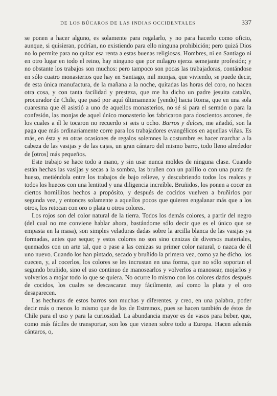DE LOS BÚCAROS DE LAS INDIAS OCCIDENTALES 337
se ponen a hacer alguno, es solamente para regalarlo, y no para hacerlo como oficio, aunque, si quisieran, podrían, no existiendo para ello ninguna prohibición; pero quizá Dios no lo permite para no quitar esa renta a estas buenas religiosas. Hombres, ni en Santiago ni en otro lugar en todo el reino, hay ninguno que por milagro ejerza semejante profesión; y no obstante los trabajos son muchos: pero tampoco son pocas las trabajadoras, contándose en sólo cuatro monasterios que hay en Santiago, mil monjas, que viviendo, se puede decir, de esta única manufactura, de la mañana a la noche, quitadas las horas del coro, no hacen otra cosa, y con tanta facilidad y presteza, que me ha dicho un padre jesuita catalán, procurador de Chile, que pasó por aquí últimamente [yendo] hacia Roma, que en una sola cuaresma que él asistió a uno de aquellos monasterios, no sé si para el sermón o para la confesión, las monjas de aquel único monasterio los fabricaron para doscientos arcones, de los cuales a él le tocaron no recuerdo si seis u ocho. Barros y dulces, me añadió, son la paga que más ordinariamente corre para los trabajadores evangélicos en aquellas viñas. Es más, en ésta y en otras ocasiones de regalos solemnes la costumbre es hacer marchar a la cabeza de las vasijas y de las cajas, un gran cántaro del mismo barro, todo lleno alrededor de [otros] más pequeños.
Este trabajo se hace todo a mano, y sin usar nunca moldes de ninguna clase. Cuando están hechas las vasijas y secas a la sombra, las bruñen con un palillo o con una punta de hueso, metiéndola entre los trabajos de bajo relieve, y descubriendo todos los realces y todos los huecos con una lentitud y una diligencia increíble. Bruñidos, los ponen a cocer en ciertos hornillitos hechos a propósito, y después de cocidos vuelven a bruñirlos por segunda vez, y entonces solamente a aquellos pocos que quieren engalanar más que a los otros, los retocan con oro o plata u otros colores.
Los rojos son del color natural de la tierra. Todos los demás colores, a partir del negro (del cual no me conviene hablar ahora, bastándome sólo decir que es el único que se empasta en la masa), son simples veladuras dadas sobre la arcilla blanca de las vasijas ya formadas, antes que seque; y estos colores no son sino cenizas de diversos materiales, quemados con un arte tal, que o pase a las cenizas su primer color natural, o nazca de él uno nuevo. Cuando los han pintado, secado y bruñido la primera vez, como ya he dicho, los cuecen, y, al cocerlos, los colores se les incrustan en una forma, que no sólo soportan el segundo bruñido, sino el uso continuo de manosearlos y volverlos a manosear, mojarlos y volverlos a mojar todo lo que se quiera. No ocurre lo mismo con los colores dados después de cocidos, los cuales se descascaran muy fácilmente, así como la plata y el oro desaparecen.
Las hechuras de estos barros son muchas y diferentes, y creo, en una palabra, poder decir más o menos lo mismo que de los de Estremox, pues se hacen también de éstos de Chile para el uso y para la curiosidad. La abundancia mayor es de vasos para beber, que, como más fáciles de transportar, son los que vienen sobre todo a Europa. Hacen además cántaros, o,